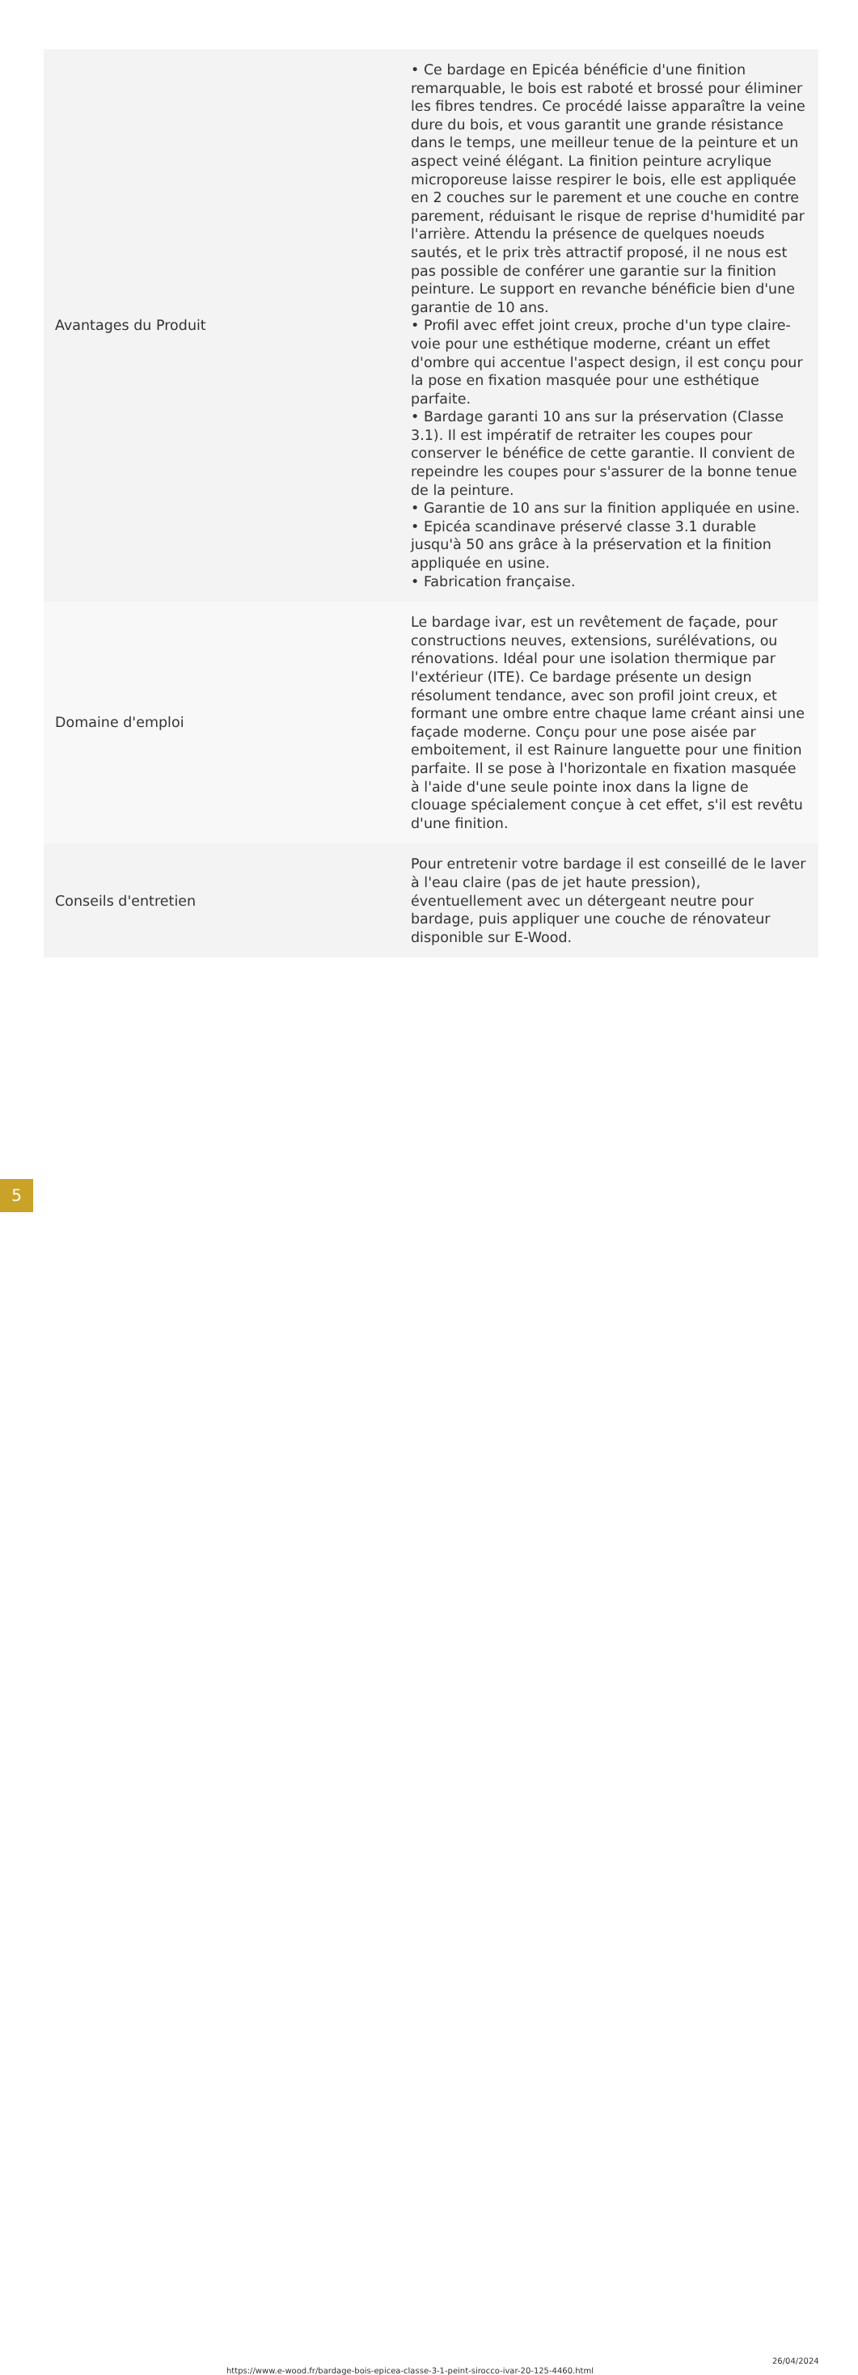| Avantages du Produit | • Ce bardage en Epicéa bénéficie d'une finition remarquable, le bois est raboté et brossé pour éliminer les fibres tendres. Ce procédé laisse apparaître la veine dure du bois, et vous garantit une grande résistance dans le temps, une meilleur tenue de la peinture et un aspect veiné élégant. La finition peinture acrylique microporeuse laisse respirer le bois, elle est appliquée en 2 couches sur le parement et une couche en contre parement, réduisant le risque de reprise d'humidité par l'arrière. Attendu la présence de quelques noeuds sautés, et le prix très attractif proposé, il ne nous est pas possible de conférer une garantie sur la finition peinture. Le support en revanche bénéficie bien d'une garantie de 10 ans. • Profil avec effet joint creux, proche d'un type claire-voie pour une esthétique moderne, créant un effet d'ombre qui accentue l'aspect design, il est conçu pour la pose en fixation masquée pour une esthétique parfaite. • Bardage garanti 10 ans sur la préservation (Classe 3.1). Il est impératif de retraiter les coupes pour conserver le bénéfice de cette garantie. Il convient de repeindre les coupes pour s'assurer de la bonne tenue de la peinture. • Garantie de 10 ans sur la finition appliquée en usine. • Epicéa scandinave préservé classe 3.1 durable jusqu'à 50 ans grâce à la préservation et la finition appliquée en usine. • Fabrication française. |
| Domaine d'emploi | Le bardage ivar, est un revêtement de façade, pour constructions neuves, extensions, surélévations, ou rénovations. Idéal pour une isolation thermique par l'extérieur (ITE). Ce bardage présente un design résolument tendance, avec son profil joint creux, et formant une ombre entre chaque lame créant ainsi une façade moderne. Conçu pour une pose aisée par emboitement, il est Rainure languette pour une finition parfaite. Il se pose à l'horizontale en fixation masquée à l'aide d'une seule pointe inox dans la ligne de clouage spécialement conçue à cet effet, s'il est revêtu d'une finition. |
| Conseils d'entretien | Pour entretenir votre bardage il est conseillé de le laver à l'eau claire (pas de jet haute pression), éventuellement avec un détergeant neutre pour bardage, puis appliquer une couche de rénovateur disponible sur E-Wood. |
5
https://www.e-wood.fr/bardage-bois-epicea-classe-3-1-peint-sirocco-ivar-20-125-4460.html
26/04/2024